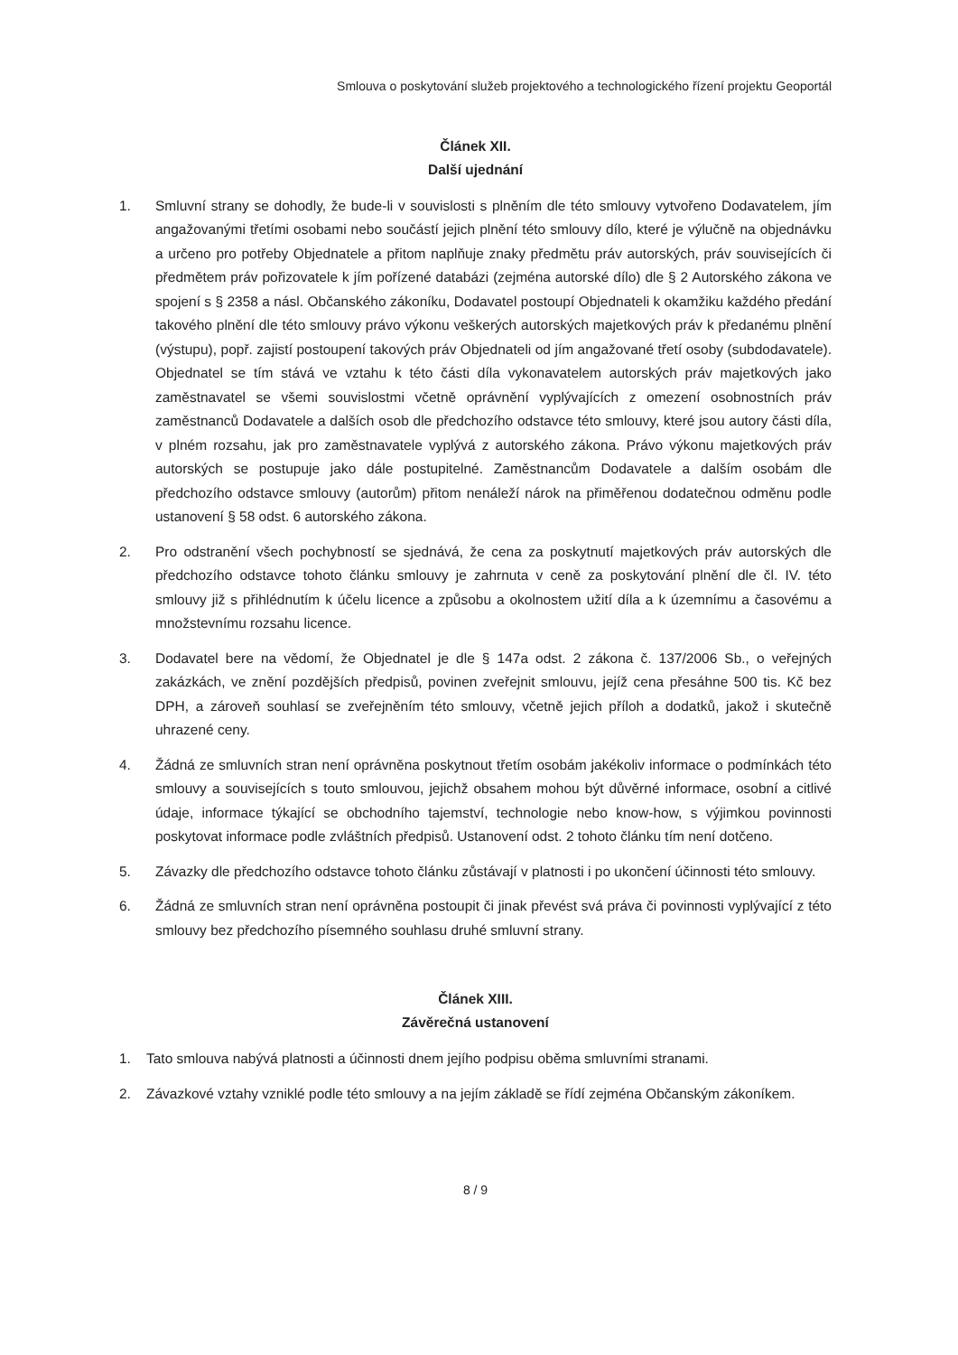Smlouva o poskytování služeb projektového a technologického řízení projektu Geoportál
Článek XII.
Další ujednání
1. Smluvní strany se dohodly, že bude-li v souvislosti s plněním dle této smlouvy vytvořeno Dodavatelem, jím angažovanými třetími osobami nebo součástí jejich plnění této smlouvy dílo, které je výlučně na objednávku a určeno pro potřeby Objednatele a přitom naplňuje znaky předmětu práv autorských, práv souvisejících či předmětem práv pořizovatele k jím pořízené databázi (zejména autorské dílo) dle § 2 Autorského zákona ve spojení s § 2358 a násl. Občanského zákoníku, Dodavatel postoupí Objednateli k okamžiku každého předání takového plnění dle této smlouvy právo výkonu veškerých autorských majetkových práv k předanému plnění (výstupu), popř. zajistí postoupení takových práv Objednateli od jím angažované třetí osoby (subdodavatele). Objednatel se tím stává ve vztahu k této části díla vykonavatelem autorských práv majetkových jako zaměstnavatel se všemi souvislostmi včetně oprávnění vyplývajících z omezení osobnostních práv zaměstnanců Dodavatele a dalších osob dle předchozího odstavce této smlouvy, které jsou autory části díla, v plném rozsahu, jak pro zaměstnavatele vyplývá z autorského zákona. Právo výkonu majetkových práv autorských se postupuje jako dále postupitelné. Zaměstnancům Dodavatele a dalším osobám dle předchozího odstavce smlouvy (autorům) přitom nenáleží nárok na přiměřenou dodatečnou odměnu podle ustanovení § 58 odst. 6 autorského zákona.
2. Pro odstranění všech pochybností se sjednává, že cena za poskytnutí majetkových práv autorských dle předchozího odstavce tohoto článku smlouvy je zahrnuta v ceně za poskytování plnění dle čl. IV. této smlouvy již s přihlédnutím k účelu licence a způsobu a okolnostem užití díla a k územnímu a časovému a množstevnímu rozsahu licence.
3. Dodavatel bere na vědomí, že Objednatel je dle § 147a odst. 2 zákona č. 137/2006 Sb., o veřejných zakázkách, ve znění pozdějších předpisů, povinen zveřejnit smlouvu, jejíž cena přesáhne 500 tis. Kč bez DPH, a zároveň souhlasí se zveřejněním této smlouvy, včetně jejich příloh a dodatků, jakož i skutečně uhrazené ceny.
4. Žádná ze smluvních stran není oprávněna poskytnout třetím osobám jakékoliv informace o podmínkách této smlouvy a souvisejících s touto smlouvou, jejichž obsahem mohou být důvěrné informace, osobní a citlivé údaje, informace týkající se obchodního tajemství, technologie nebo know-how, s výjimkou povinnosti poskytovat informace podle zvláštních předpisů. Ustanovení odst. 2 tohoto článku tím není dotčeno.
5. Závazky dle předchozího odstavce tohoto článku zůstávají v platnosti i po ukončení účinnosti této smlouvy.
6. Žádná ze smluvních stran není oprávněna postoupit či jinak převést svá práva či povinnosti vyplývající z této smlouvy bez předchozího písemného souhlasu druhé smluvní strany.
Článek XIII.
Závěrečná ustanovení
1. Tato smlouva nabývá platnosti a účinnosti dnem jejího podpisu oběma smluvními stranami.
2. Závazkové vztahy vzniklé podle této smlouvy a na jejím základě se řídí zejména Občanským zákoníkem.
8 / 9